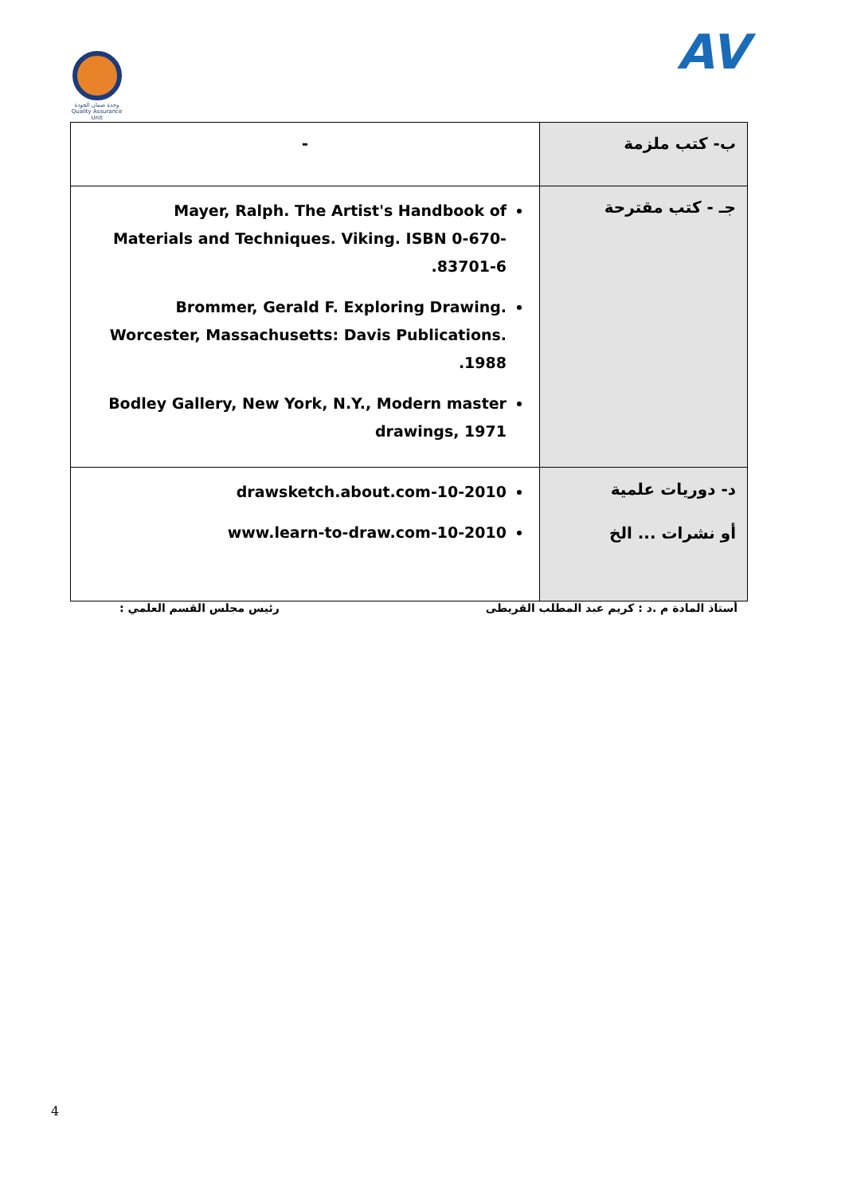وحدة ضمان الجودة
Quality Assurance Unit
AV
| - | ب- كتب ملزمة |
| Mayer, Ralph. The Artist's Handbook of Materials and Techniques. Viking. ISBN 0-670-83701-6. Brommer, Gerald F. Exploring Drawing. Worcester, Massachusetts: Davis Publications. 1988. Bodley Gallery, New York, N.Y., Modern master drawings, 1971 | جـ - كتب مقترحة |
| drawsketch.about.com-10-2010 www.learn-to-draw.com-10-2010 | د- دوريات علمية أو نشرات ... الخ |
أستاذ المادة م .د : كريم عبد المطلب القريطى رئيس مجلس القسم العلمي :
4